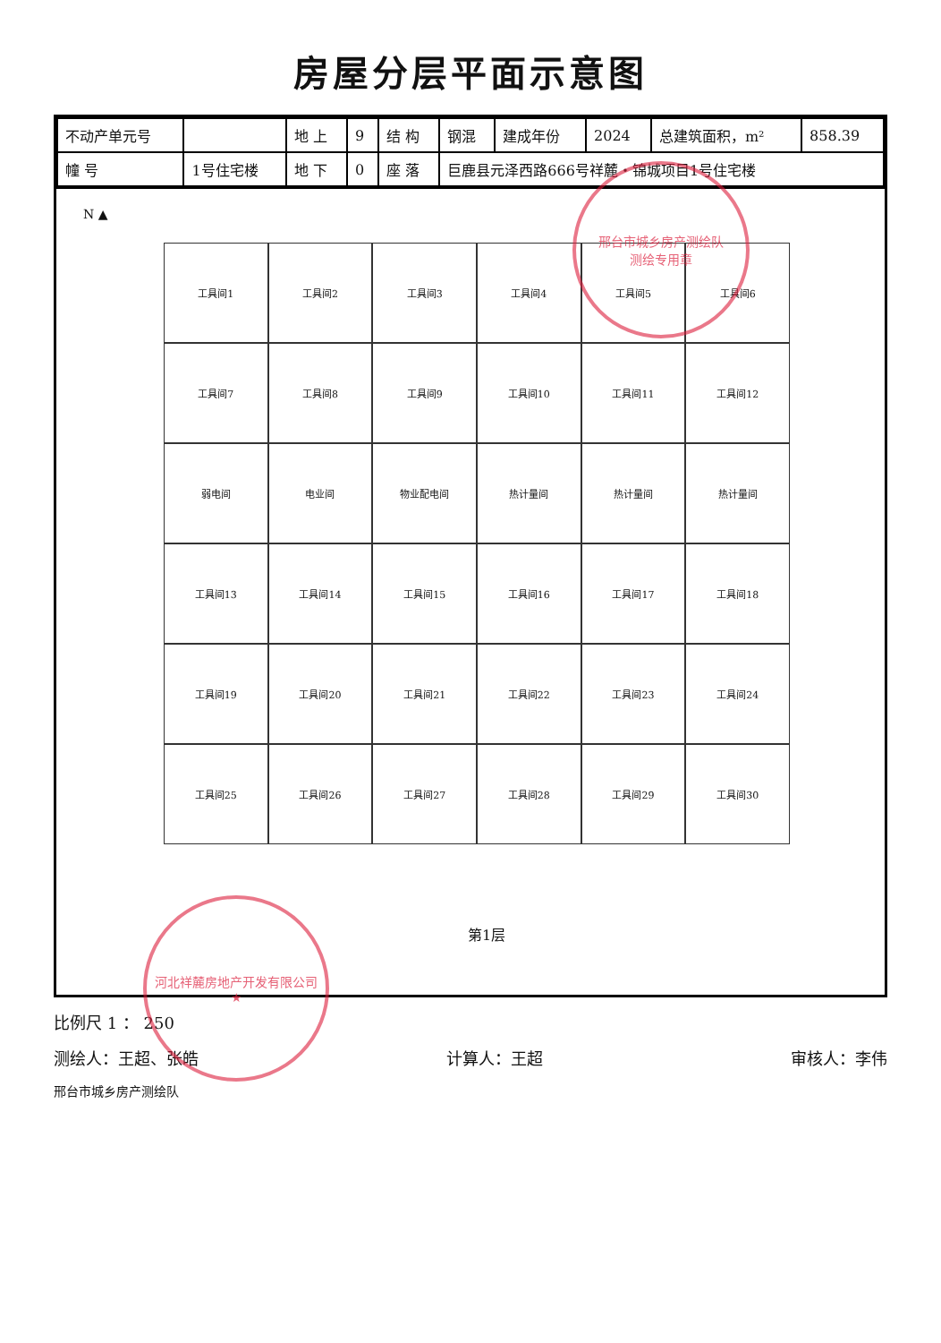房屋分层平面示意图
| 不动产单元号 | | 地 上 | 9 | 结 构 | 钢混 | 建成年份 | 2024 | 总建筑面积，m² | 858.39 |
| 幢 号 | 1号住宅楼 | 地 下 | 0 | 座 落 | 巨鹿县元泽西路666号祥麓・锦城项目1号住宅楼 | | | | |
N ▲
工具间1
工具间2
工具间3
工具间4
工具间5
工具间6
工具间7
工具间8
工具间9
工具间10
工具间11
工具间12
弱电间
电业间
物业配电间
热计量间
热计量间
热计量间
工具间13
工具间14
工具间15
工具间16
工具间17
工具间18
工具间19
工具间20
工具间21
工具间22
工具间23
工具间24
工具间25
工具间26
工具间27
工具间28
工具间29
工具间30
第1层
比例尺 1 ： 250
测绘人：王超、张皓 计算人：王超 审核人：李伟
邢台市城乡房产测绘队
邢台市城乡房产测绘队
测绘专用章
河北祥麓房地产开发有限公司
★